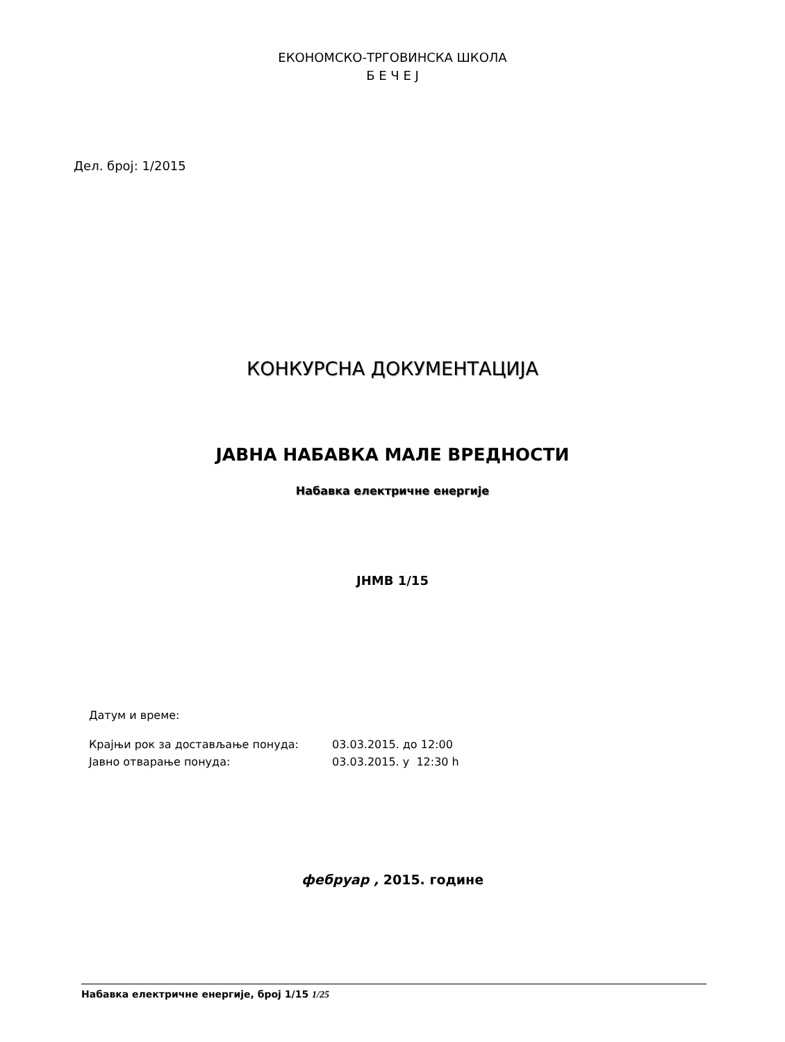ЕКОНОМСКО-ТРГОВИНСКА ШКОЛА
Б Е Ч Е Ј
Дел. број: 1/2015
КОНКУРСНА ДОКУМЕНТАЦИЈА
ЈАВНА НАБАВКА МАЛЕ ВРЕДНОСТИ
Набавка електричне енергије
ЈНМВ 1/15
Датум и време:
| Крајњи рок за достављање понуда: | 03.03.2015. до 12:00 |
| Јавно отварање понуда: | 03.03.2015. у 12:30 h |
фебруар , 2015. године
Набавка електричне енергије, број 1/15 1/25